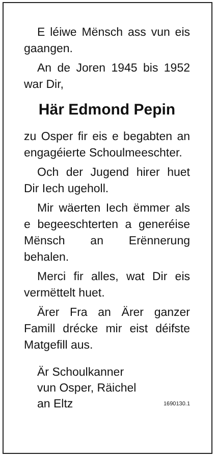E léiwe Mënsch ass vun eis gaangen.
An de Joren 1945 bis 1952 war Dir,
Här Edmond Pepin
zu Osper fir eis e begabten an engagéierte Schoulmeeschter.
Och der Jugend hirer huet Dir Iech ugeholl.
Mir wäerten Iech ëmmer als e begeeschterten a generéise Mënsch an Erënnerung behalen.
Merci fir alles, wat Dir eis vermëttelt huet.
Ärer Fra an Ärer ganzer Famill drécke mir eist déifste Matgefill aus.
Är Schoulkanner
vun Osper, Räichel
an Eltz
1690130.1